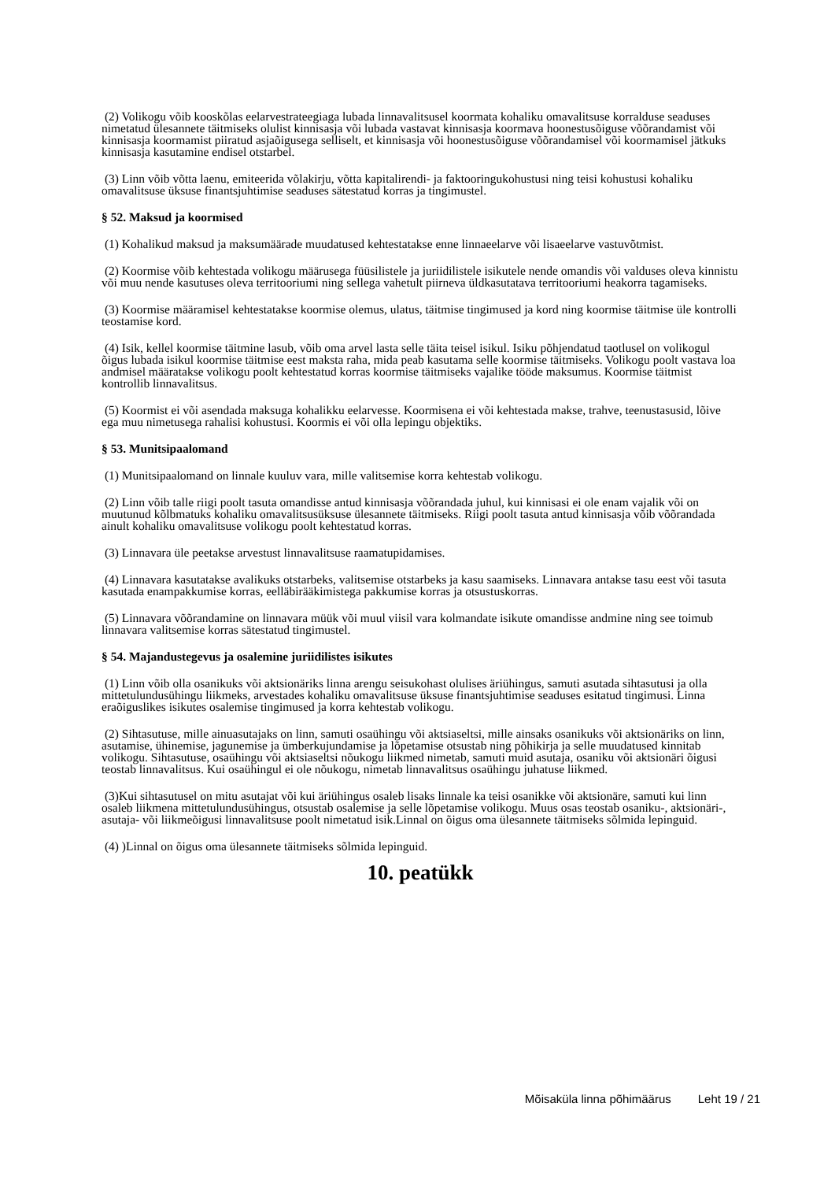(2) Volikogu võib kooskõlas eelarvestrateegiaga lubada linnavalitsusel koormata kohaliku omavalitsuse korralduse seaduses nimetatud ülesannete täitmiseks olulist kinnisasja või lubada vastavat kinnisasja koormava hoonestusõiguse võõrandamist või kinnisasja koormamist piiratud asjaõigusega selliselt, et kinnisasja või hoonestusõiguse võõrandamisel või koormamisel jätkuks kinnisasja kasutamine endisel otstarbel.
(3) Linn võib võtta laenu, emiteerida võlakirju, võtta kapitalirendi- ja faktooringukohustusi ning teisi kohustusi kohaliku omavalitsuse üksuse finantsjuhtimise seaduses sätestatud korras ja tingimustel.
§ 52. Maksud ja koormised
(1) Kohalikud maksud ja maksumäärade muudatused kehtestatakse enne linnaeelarve või lisaeelarve vastuvõtmist.
(2) Koormise võib kehtestada volikogu määrusega füüsilistele ja juriidilistele isikutele nende omandis või valduses oleva kinnistu või muu nende kasutuses oleva territooriumi ning sellega vahetult piirneva üldkasutatava territooriumi heakorra tagamiseks.
(3) Koormise määramisel kehtestatakse koormise olemus, ulatus, täitmise tingimused ja kord ning koormise täitmise üle kontrolli teostamise kord.
(4) Isik, kellel koormise täitmine lasub, võib oma arvel lasta selle täita teisel isikul. Isiku põhjendatud taotlusel on volikogul õigus lubada isikul koormise täitmise eest maksta raha, mida peab kasutama selle koormise täitmiseks. Volikogu poolt vastava loa andmisel määratakse volikogu poolt kehtestatud korras koormise täitmiseks vajalike tööde maksumus. Koormise täitmist kontrollib linnavalitsus.
(5) Koormist ei või asendada maksuga kohalikku eelarvesse. Koormisena ei või kehtestada makse, trahve, teenustasusid, lõive ega muu nimetusega rahalisi kohustusi. Koormis ei või olla lepingu objektiks.
§ 53. Munitsipaalomand
(1) Munitsipaalomand on linnale kuuluv vara, mille valitsemise korra kehtestab volikogu.
(2) Linn võib talle riigi poolt tasuta omandisse antud kinnisasja võõrandada juhul, kui kinnisasi ei ole enam vajalik või on muutunud kõlbmatuks kohaliku omavalitsusüksuse ülesannete täitmiseks. Riigi poolt tasuta antud kinnisasja võib võõrandada ainult kohaliku omavalitsuse volikogu poolt kehtestatud korras.
(3) Linnavara üle peetakse arvestust linnavalitsuse raamatupidamises.
(4) Linnavara kasutatakse avalikuks otstarbeks, valitsemise otstarbeks ja kasu saamiseks. Linnavara antakse tasu eest või tasuta kasutada enampakkumise korras, eelläbirääkimistega pakkumise korras ja otsustuskorras.
(5) Linnavara võõrandamine on linnavara müük või muul viisil vara kolmandate isikute omandisse andmine ning see toimub linnavara valitsemise korras sätestatud tingimustel.
§ 54. Majandustegevus ja osalemine juriidilistes isikutes
(1) Linn võib olla osanikuks või aktsionäriks linna arengu seisukohast olulises äriühingus, samuti asutada sihtasutusi ja olla mittetulundusühingu liikmeks, arvestades kohaliku omavalitsuse üksuse finantsjuhtimise seaduses esitatud tingimusi. Linna eraõiguslikes isikutes osalemise tingimused ja korra kehtestab volikogu.
(2) Sihtasutuse, mille ainuasutajaks on linn, samuti osaühingu või aktsiaseltsi, mille ainsaks osanikuks või aktsionäriks on linn, asutamise, ühinemise, jagunemise ja ümberkujundamise ja lõpetamise otsustab ning põhikirja ja selle muudatused kinnitab volikogu. Sihtasutuse, osaühingu või aktsiaseltsi nõukogu liikmed nimetab, samuti muid asutaja, osaniku või aktsionäri õigusi teostab linnavalitsus. Kui osaühingul ei ole nõukogu, nimetab linnavalitsus osaühingu juhatuse liikmed.
(3)Kui sihtasutusel on mitu asutajat või kui äriühingus osaleb lisaks linnale ka teisi osanikke või aktsionäre, samuti kui linn osaleb liikmena mittetulundusühingus, otsustab osalemise ja selle lõpetamise volikogu. Muus osas teostab osaniku-, aktsionäri-, asutaja- või liikmeõigusi linnavalitsuse poolt nimetatud isik.Linnal on õigus oma ülesannete täitmiseks sõlmida lepinguid.
(4) )Linnal on õigus oma ülesannete täitmiseks sõlmida lepinguid.
10. peatükk
Mõisaküla linna põhimäärus Leht 19 / 21